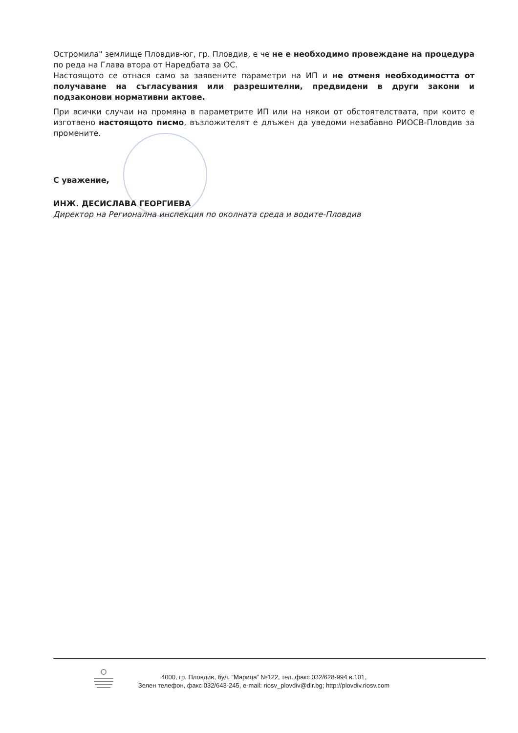Остромила" землище Пловдив-юг, гр. Пловдив, е че не е необходимо провеждане на процедура по реда на Глава втора от Наредбата за ОС.
Настоящото се отнася само за заявените параметри на ИП и не отменя необходимостта от получаване на съгласувания или разрешителни, предвидени в други закони и подзаконови нормативни актове.
При всички случаи на промяна в параметрите ИП или на някои от обстоятелствата, при които е изготвено настоящото писмо, възложителят е длъжен да уведоми незабавно РИОСВ-Пловдив за промените.
С уважение,
ИНЖ. ДЕСИСЛАВА ГЕОРГИЕВА
Директор на Регионална инспекция по околната среда и водите-Пловдив
4000, гр. Пловдив, бул. “Марица” №122, тел.,факс 032/628-994 в.101,
Зелен телефон, факс 032/643-245, e-mail: riosv_plovdiv@dir.bg; http://plovdiv.riosv.com